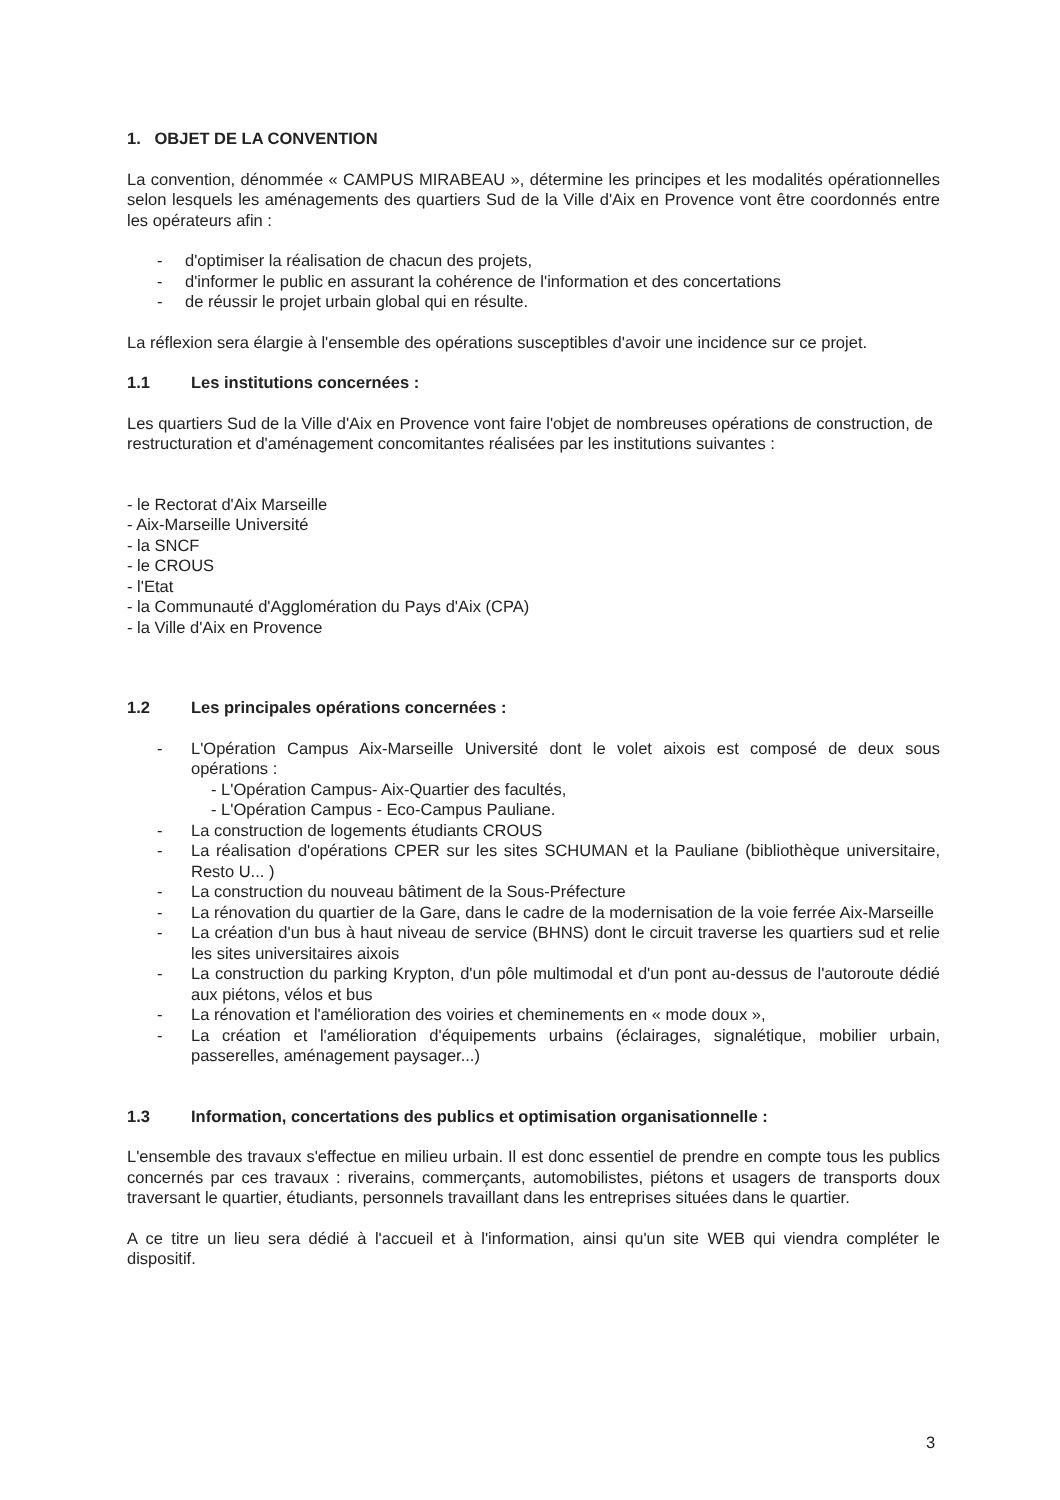1. OBJET DE LA CONVENTION
La convention, dénommée « CAMPUS MIRABEAU », détermine les principes et les modalités opérationnelles selon lesquels les aménagements des quartiers Sud de la Ville d'Aix en Provence vont être coordonnés entre les opérateurs afin :
- d'optimiser la réalisation de chacun des projets,
- d'informer le public en assurant la cohérence de l'information et des concertations
- de réussir le projet urbain global qui en résulte.
La réflexion sera élargie à l'ensemble des opérations susceptibles d'avoir une incidence sur ce projet.
1.1 Les institutions concernées :
Les quartiers Sud de la Ville d'Aix en Provence vont faire l'objet de nombreuses opérations de construction, de restructuration et d'aménagement concomitantes réalisées par les institutions suivantes :
- le Rectorat d'Aix Marseille
- Aix-Marseille Université
- la SNCF
- le CROUS
- l'Etat
- la Communauté d'Agglomération du Pays d'Aix (CPA)
- la Ville d'Aix en Provence
1.2 Les principales opérations concernées :
- L'Opération Campus Aix-Marseille Université dont le volet aixois est composé de deux sous opérations :
- L'Opération Campus- Aix-Quartier des facultés,
- L'Opération Campus - Eco-Campus Pauliane.
- La construction de logements étudiants CROUS
- La réalisation d'opérations CPER sur les sites SCHUMAN et la Pauliane (bibliothèque universitaire, Resto U... )
- La construction du nouveau bâtiment de la Sous-Préfecture
- La rénovation du quartier de la Gare, dans le cadre de la modernisation de la voie ferrée Aix-Marseille
- La création d'un bus à haut niveau de service (BHNS) dont le circuit traverse les quartiers sud et relie les sites universitaires aixois
- La construction du parking Krypton, d'un pôle multimodal et d'un pont au-dessus de l'autoroute dédié aux piétons, vélos et bus
- La rénovation et l'amélioration des voiries et cheminements en « mode doux »,
- La création et l'amélioration d'équipements urbains (éclairages, signalétique, mobilier urbain, passerelles, aménagement paysager...)
1.3 Information, concertations des publics et optimisation organisationnelle :
L'ensemble des travaux s'effectue en milieu urbain. Il est donc essentiel de prendre en compte tous les publics concernés par ces travaux : riverains, commerçants, automobilistes, piétons et usagers de transports doux traversant le quartier, étudiants, personnels travaillant dans les entreprises situées dans le quartier.
A ce titre un lieu sera dédié à l'accueil et à l'information, ainsi qu'un site WEB qui viendra compléter le dispositif.
3